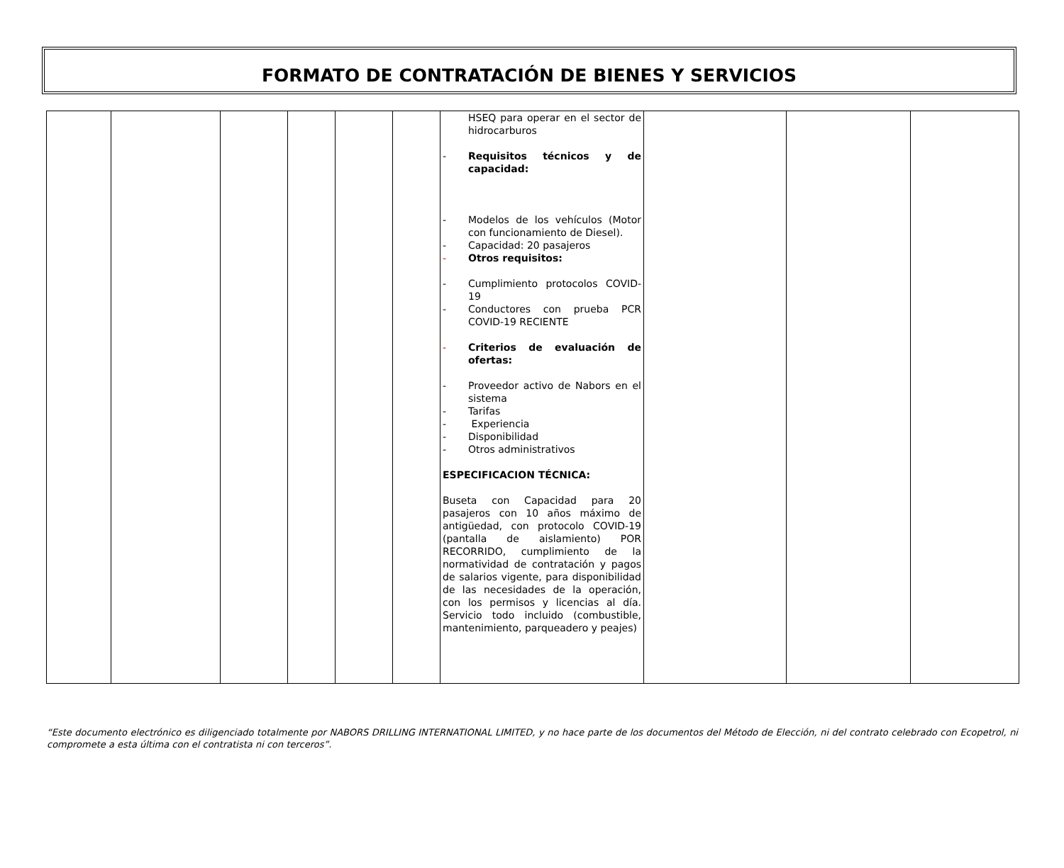FORMATO DE CONTRATACIÓN DE BIENES Y SERVICIOS
| | | | | | | HSEQ para operar en el sector de hidrocarburos - Requisitos técnicos y de capacidad: - Modelos de los vehículos (Motor con funcionamiento de Diesel). - Capacidad: 20 pasajeros - Otros requisitos: - Cumplimiento protocolos COVID-19 - Conductores con prueba PCR COVID-19 RECIENTE - Criterios de evaluación de ofertas: - Proveedor activo de Nabors en el sistema - Tarifas - Experiencia - Disponibilidad - Otros administrativos ESPECIFICACION TÉCNICA: Buseta con Capacidad para 20 pasajeros con 10 años máximo de antigüedad, con protocolo COVID-19 (pantalla de aislamiento) POR RECORRIDO, cumplimiento de la normatividad de contratación y pagos de salarios vigente, para disponibilidad de las necesidades de la operación, con los permisos y licencias al día. Servicio todo incluido (combustible, mantenimiento, parqueadero y peajes) | | | |
“Este documento electrónico es diligenciado totalmente por NABORS DRILLING INTERNATIONAL LIMITED, y no hace parte de los documentos del Método de Elección, ni del contrato celebrado con Ecopetrol, ni compromete a esta última con el contratista ni con terceros”.